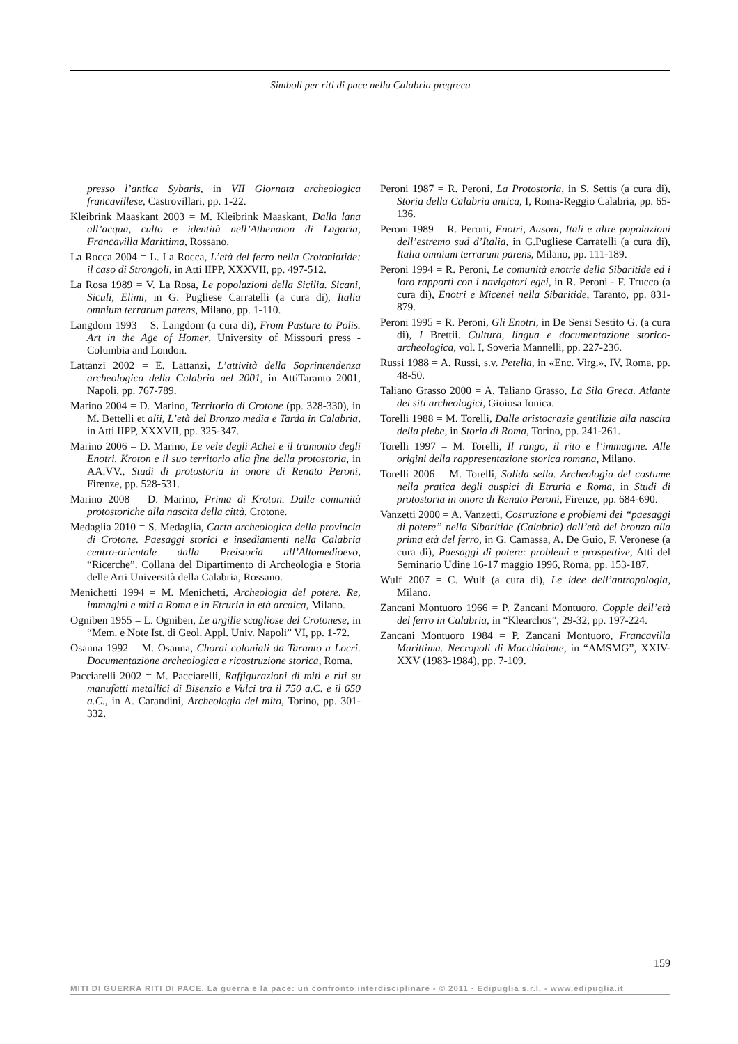Simboli per riti di pace nella Calabria pregreca
presso l’antica Sybaris, in VII Giornata archeologica francavillese, Castrovillari, pp. 1-22.
Kleibrink Maaskant 2003 = M. Kleibrink Maaskant, Dalla lana all’acqua, culto e identità nell’Athenaion di Lagaria, Francavilla Marittima, Rossano.
La Rocca 2004 = L. La Rocca, L’età del ferro nella Crotoniatide: il caso di Strongoli, in Atti IIPP, XXXVII, pp. 497-512.
La Rosa 1989 = V. La Rosa, Le popolazioni della Sicilia. Sicani, Siculi, Elimi, in G. Pugliese Carratelli (a cura di), Italia omnium terrarum parens, Milano, pp. 1-110.
Langdom 1993 = S. Langdom (a cura di), From Pasture to Polis. Art in the Age of Homer, University of Missouri press - Columbia and London.
Lattanzi 2002 = E. Lattanzi, L’attività della Soprintendenza archeologica della Calabria nel 2001, in AttiTaranto 2001, Napoli, pp. 767-789.
Marino 2004 = D. Marino, Territorio di Crotone (pp. 328-330), in M. Bettelli et alii, L’età del Bronzo media e Tarda in Calabria, in Atti IIPP, XXXVII, pp. 325-347.
Marino 2006 = D. Marino, Le vele degli Achei e il tramonto degli Enotri. Kroton e il suo territorio alla fine della protostoria, in AA.VV., Studi di protostoria in onore di Renato Peroni, Firenze, pp. 528-531.
Marino 2008 = D. Marino, Prima di Kroton. Dalle comunità protostoriche alla nascita della città, Crotone.
Medaglia 2010 = S. Medaglia, Carta archeologica della provincia di Crotone. Paesaggi storici e insediamenti nella Calabria centro-orientale dalla Preistoria all’Altomedioevo, “Ricerche”. Collana del Dipartimento di Archeologia e Storia delle Arti Università della Calabria, Rossano.
Menichetti 1994 = M. Menichetti, Archeologia del potere. Re, immagini e miti a Roma e in Etruria in età arcaica, Milano.
Ogniben 1955 = L. Ogniben, Le argille scagliose del Crotonese, in “Mem. e Note Ist. di Geol. Appl. Univ. Napoli” VI, pp. 1-72.
Osanna 1992 = M. Osanna, Chorai coloniali da Taranto a Locri. Documentazione archeologica e ricostruzione storica, Roma.
Pacciarelli 2002 = M. Pacciarelli, Raffigurazioni di miti e riti su manufatti metallici di Bisenzio e Vulci tra il 750 a.C. e il 650 a.C., in A. Carandini, Archeologia del mito, Torino, pp. 301-332.
Peroni 1987 = R. Peroni, La Protostoria, in S. Settis (a cura di), Storia della Calabria antica, I, Roma-Reggio Calabria, pp. 65-136.
Peroni 1989 = R. Peroni, Enotri, Ausoni, Itali e altre popolazioni dell’estremo sud d’Italia, in G.Pugliese Carratelli (a cura di), Italia omnium terrarum parens, Milano, pp. 111-189.
Peroni 1994 = R. Peroni, Le comunità enotrie della Sibaritide ed i loro rapporti con i navigatori egei, in R. Peroni - F. Trucco (a cura di), Enotri e Micenei nella Sibaritide, Taranto, pp. 831-879.
Peroni 1995 = R. Peroni, Gli Enotri, in De Sensi Sestito G. (a cura di), I Brettii. Cultura, lingua e documentazione storico-archeologica, vol. I, Soveria Mannelli, pp. 227-236.
Russi 1988 = A. Russi, s.v. Petelia, in «Enc. Virg.», IV, Roma, pp. 48-50.
Taliano Grasso 2000 = A. Taliano Grasso, La Sila Greca. Atlante dei siti archeologici, Gioiosa Ionica.
Torelli 1988 = M. Torelli, Dalle aristocrazie gentilizie alla nascita della plebe, in Storia di Roma, Torino, pp. 241-261.
Torelli 1997 = M. Torelli, Il rango, il rito e l’immagine. Alle origini della rappresentazione storica romana, Milano.
Torelli 2006 = M. Torelli, Solida sella. Archeologia del costume nella pratica degli auspici di Etruria e Roma, in Studi di protostoria in onore di Renato Peroni, Firenze, pp. 684-690.
Vanzetti 2000 = A. Vanzetti, Costruzione e problemi dei “paesaggi di potere” nella Sibaritide (Calabria) dall’età del bronzo alla prima età del ferro, in G. Camassa, A. De Guio, F. Veronese (a cura di), Paesaggi di potere: problemi e prospettive, Atti del Seminario Udine 16-17 maggio 1996, Roma, pp. 153-187.
Wulf 2007 = C. Wulf (a cura di), Le idee dell’antropologia, Milano.
Zancani Montuoro 1966 = P. Zancani Montuoro, Coppie dell’età del ferro in Calabria, in “Klearchos”, 29-32, pp. 197-224.
Zancani Montuoro 1984 = P. Zancani Montuoro, Francavilla Marittima. Necropoli di Macchiabate, in “AMSMG”, XXIV-XXV (1983-1984), pp. 7-109.
159
MITI DI GUERRA RITI DI PACE. La guerra e la pace: un confronto interdisciplinare - © 2011 · Edipuglia s.r.l. - www.edipuglia.it